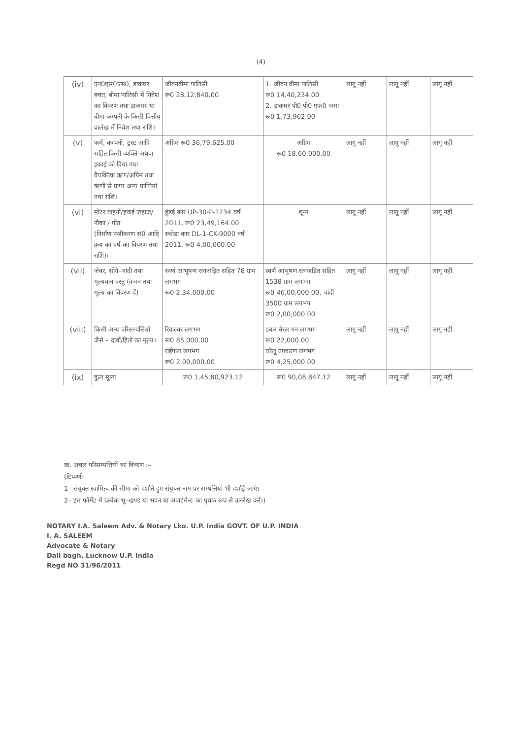(4)
| (iv) | एन0एस0एस0, डाकघर बचत, बीमा पालिसी में निवेश का विवरण तथा डाकघर या बीमा कम्पनी के किसी वित्तीय प्रालेख में निवेश तथा राशि। | जीवनबीमा पालिसी रू0 28,12,840.00 | 1. जीवन बीमा पालिसी रू0 14,40,234.00 2. डाकघर पी0 पी0 एफ0 जमा रू0 1,73,962.00 | लागू नहीं | लागू नहीं | लागू नहीं |
| (v) | फर्म, कम्पनी, ट्रस्ट आदि सहित किसी व्यक्ति अथवा इकाई को दिया गया वैयक्तिक ऋण/अग्रिम तथा ऋणी से प्राप्य अन्य प्राप्तियां तथा राशि। | अग्रिम रू0 36,79,625.00 | अग्रिम रू0 18,60,000.00 | लागू नहीं | लागू नहीं | लागू नहीं |
| (vi) | मोटर वाहनों/हवाई जहाज/ नौका / पोत (निर्माण पंजीकरण सं0 आदि क्रय का वर्ष का विवरण तथा राशि)। | हुंडई कार UP-30-P-1234 वर्ष 2011, रू0 23,49,164.00 स्कोडा कार DL-1-CK-9000 वर्ष 2011, रू0 4,00,000.00 | शून्य | लागू नहीं | लागू नहीं | लागू नहीं |
| (vii) | जेवर, सोने–चांदी तथा मूल्यवान वस्तु (वजन तथा मूल्य का विवरण दें) | स्वर्ण आभूषण रत्नजड़ित सहित 78 ग्राम लगभग रू0 2,34,000.00 | स्वर्ण आभूषण रत्नजड़ित सहित 1538 ग्राम लगभग रू0 46,00,000.00, चांदी 3500 ग्राम लगभग रू0 2,00,000.00 | लागू नहीं | लागू नहीं | लागू नहीं |
| (viii) | किसी अन्य परिसम्पत्तियों जैसे – दावों/हितों का मूल्य। | रिवाल्वर लगभग रू0 85,000.00 राईफल लगभग रू0 2,00,000.00 | डबल बैरल गन लगभग रू0 22,000.00 घरेलू उपकरण लगभग रू0 4,25,000.00 | लागू नहीं | लागू नहीं | लागू नहीं |
| (ix) | कुल मूल्य | रू0 1,45,80,923.12 | रू0 90,08,847.12 | लागू नहीं | लागू नहीं | लागू नहीं |
ख. अचल परिसम्पत्तियों का विवरण :–
(टिप्पणी
1– संयुक्त स्वामित्व की सीमा को दर्शाते हुए संयुक्त नाम पर सम्पत्तियां भी दर्शाई जाएं।
2– इस फॉर्मेट में प्रत्येक भू–खण्ड या भवन या अपार्टमेन्ट का पृथक रूप से उल्लेख करें।)
NOTARY I.A. Saleem Adv. & Notary Lko. U.P. India GOVT. OF U.P. INDIA
I. A. SALEEM
Advocate & Notary
Dali bagh, Lucknow U.P. India
Regd NO 31/96/2011